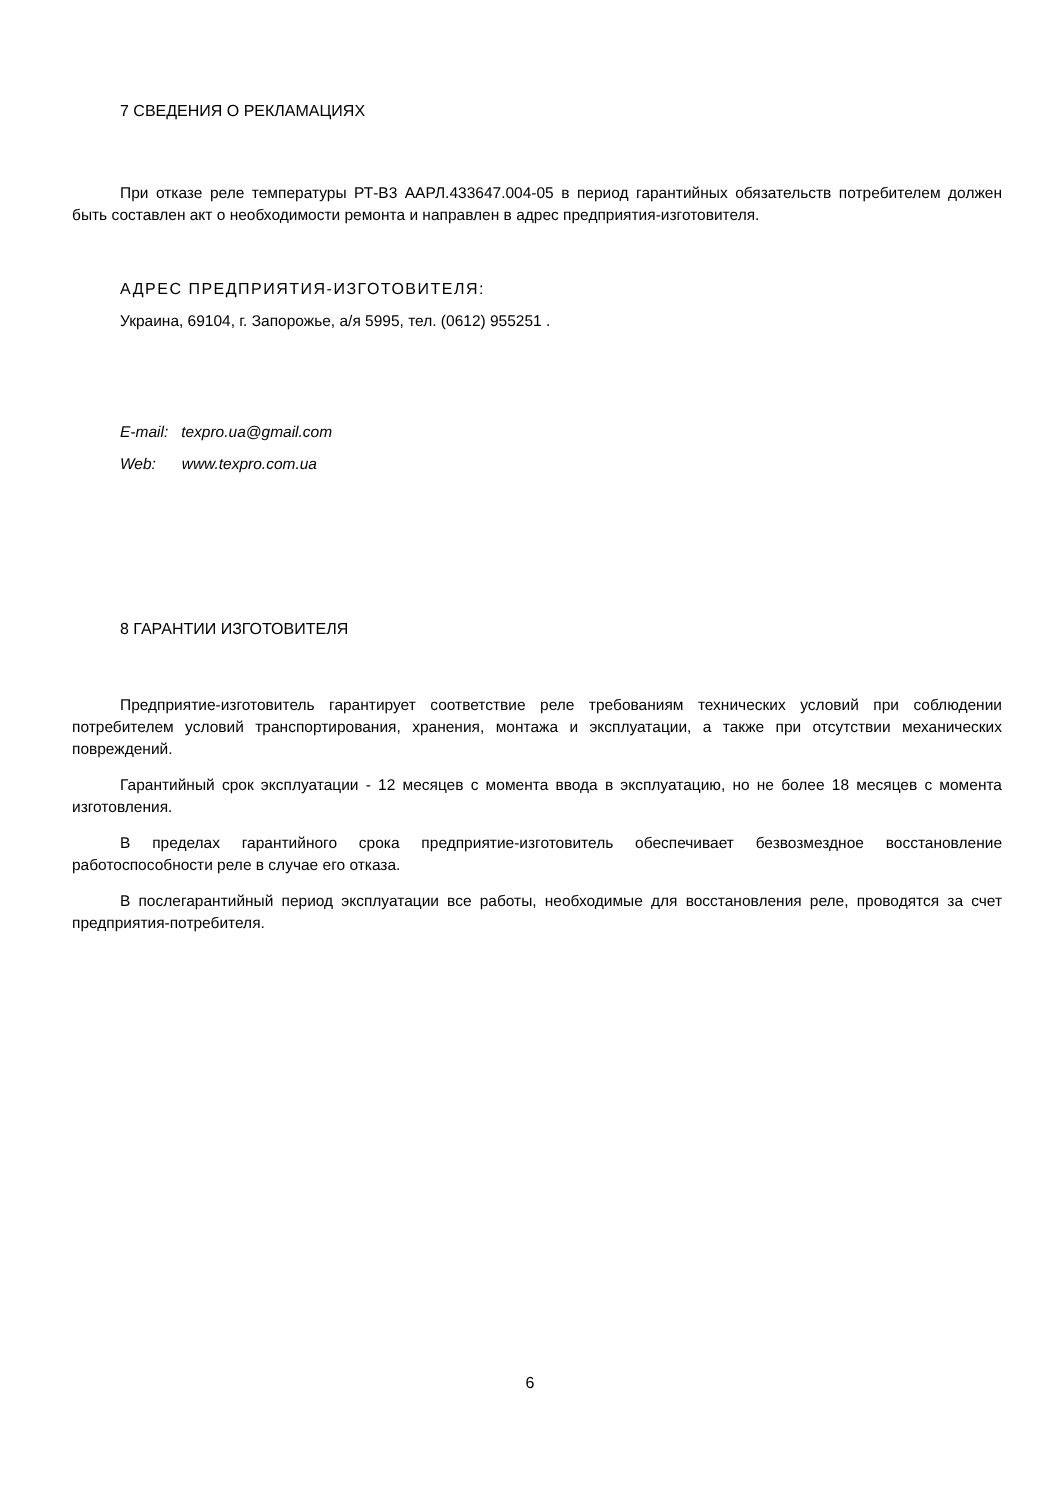7 СВЕДЕНИЯ О РЕКЛАМАЦИЯХ
При отказе реле температуры РТ-В3 ААРЛ.433647.004-05 в период гарантийных обязательств потребителем должен быть составлен акт о необходимости ремонта и направлен в адрес предприятия-изготовителя.
АДРЕС ПРЕДПРИЯТИЯ-ИЗГОТОВИТЕЛЯ:
Украина, 69104, г. Запорожье, а/я 5995, тел. (0612) 955251 .
E-mail: texpro.ua@gmail.com
Web: www.texpro.com.ua
8 ГАРАНТИИ ИЗГОТОВИТЕЛЯ
Предприятие-изготовитель гарантирует соответствие реле требованиям технических условий при соблюдении потребителем условий транспортирования, хранения, монтажа и эксплуатации, а также при отсутствии механических повреждений.
Гарантийный срок эксплуатации - 12 месяцев с момента ввода в эксплуатацию, но не более 18 месяцев с момента изготовления.
В пределах гарантийного срока предприятие-изготовитель обеспечивает безвозмездное восстановление работоспособности реле в случае его отказа.
В послегарантийный период эксплуатации все работы, необходимые для восстановления реле, проводятся за счет предприятия-потребителя.
6